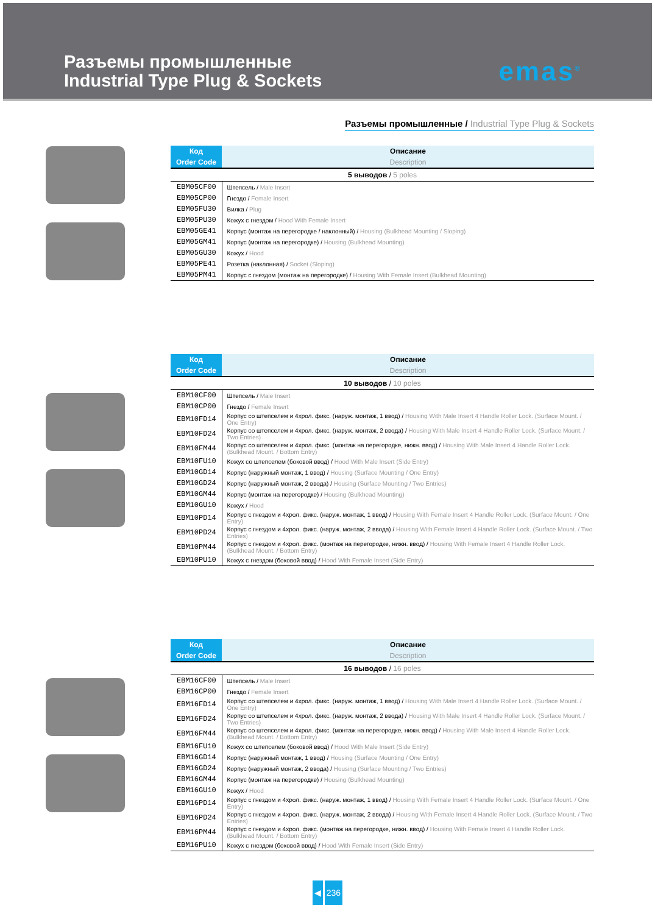Разъемы промышленные
Industrial Type Plug & Sockets
emas<sup>®</sup>
Разъемы промышленные / Industrial Type Plug & Sockets
| Код | Описание |
| --- | --- |
| Order Code | Description |
| 5 выводов / 5 poles | |
| EBM05CF00 | Штепсель / Male Insert |
| EBM05CP00 | Гнездо / Female Insert |
| EBM05FU30 | Вилка / Plug |
| EBM05PU30 | Кожух с гнездом / Hood With Female Insert |
| EBM05GE41 | Корпус (монтаж на перегородке / наклонный) / Housing (Bulkhead Mounting / Sloping) |
| EBM05GM41 | Корпус (монтаж на перегородке) / Housing (Bulkhead Mounting) |
| EBM05GU30 | Кожух / Hood |
| EBM05PE41 | Розетка (наклонная) / Socket (Sloping) |
| EBM05PM41 | Корпус с гнездом (монтаж на перегородке) / Housing With Female Insert (Bulkhead Mounting) |
| Код | Описание |
| --- | --- |
| Order Code | Description |
| 10 выводов / 10 poles | |
| EBM10CF00 | Штепсель / Male Insert |
| EBM10CP00 | Гнездо / Female Insert |
| EBM10FD14 | Корпус со штепселем и 4хрол. фикс. (наруж. монтаж, 1 ввод) / Housing With Male Insert 4 Handle Roller Lock. (Surface Mount. / One Entry) |
| EBM10FD24 | Корпус со штепселем и 4хрол. фикс. (наруж. монтаж, 2 ввода) / Housing With Male Insert 4 Handle Roller Lock. (Surface Mount. / Two Entries) |
| EBM10FM44 | Корпус со штепселем и 4хрол. фикс. (монтаж на перегородке, нижн. ввод) / Housing With Male Insert 4 Handle Roller Lock. (Bulkhead Mount. / Bottom Entry) |
| EBM10FU10 | Кожух со штепселем (боковой ввод) / Hood With Male Insert (Side Entry) |
| EBM10GD14 | Корпус (наружный монтаж, 1 ввод) / Housing (Surface Mounting / One Entry) |
| EBM10GD24 | Корпус (наружный монтаж, 2 ввода) / Housing (Surface Mounting / Two Entries) |
| EBM10GM44 | Корпус (монтаж на перегородке) / Housing (Bulkhead Mounting) |
| EBM10GU10 | Кожух / Hood |
| EBM10PD14 | Корпус с гнездом и 4хрол. фикс. (наруж. монтаж, 1 ввод) / Housing With Female Insert 4 Handle Roller Lock. (Surface Mount. / One Entry) |
| EBM10PD24 | Корпус с гнездом и 4хрол. фикс. (наруж. монтаж, 2 ввода) / Housing With Female Insert 4 Handle Roller Lock. (Surface Mount. / Two Entries) |
| EBM10PM44 | Корпус с гнездом и 4хрол. фикс. (монтаж на перегородке, нижн. ввод) / Housing With Female Insert 4 Handle Roller Lock. (Bulkhead Mount. / Bottom Entry) |
| EBM10PU10 | Кожух с гнездом (боковой ввод) / Hood With Female Insert (Side Entry) |
| Код | Описание |
| --- | --- |
| Order Code | Description |
| 16 выводов / 16 poles | |
| EBM16CF00 | Штепсель / Male Insert |
| EBM16CP00 | Гнездо / Female Insert |
| EBM16FD14 | Корпус со штепселем и 4хрол. фикс. (наруж. монтаж, 1 ввод) / Housing With Male Insert 4 Handle Roller Lock. (Surface Mount. / One Entry) |
| EBM16FD24 | Корпус со штепселем и 4хрол. фикс. (наруж. монтаж, 2 ввода) / Housing With Male Insert 4 Handle Roller Lock. (Surface Mount. / Two Entries) |
| EBM16FM44 | Корпус со штепселем и 4хрол. фикс. (монтаж на перегородке, нижн. ввод) / Housing With Male Insert 4 Handle Roller Lock. (Bulkhead Mount. / Bottom Entry) |
| EBM16FU10 | Кожух со штепселем (боковой ввод) / Hood With Male Insert (Side Entry) |
| EBM16GD14 | Корпус (наружный монтаж, 1 ввод) / Housing (Surface Mounting / One Entry) |
| EBM16GD24 | Корпус (наружный монтаж, 2 ввода) / Housing (Surface Mounting / Two Entries) |
| EBM16GM44 | Корпус (монтаж на перегородке) / Housing (Bulkhead Mounting) |
| EBM16GU10 | Кожух / Hood |
| EBM16PD14 | Корпус с гнездом и 4хрол. фикс. (наруж. монтаж, 1 ввод) / Housing With Female Insert 4 Handle Roller Lock. (Surface Mount. / One Entry) |
| EBM16PD24 | Корпус с гнездом и 4хрол. фикс. (наруж. монтаж, 2 ввода) / Housing With Female Insert 4 Handle Roller Lock. (Surface Mount. / Two Entries) |
| EBM16PM44 | Корпус с гнездом и 4хрол. фикс. (монтаж на перегородке, нижн. ввод) / Housing With Female Insert 4 Handle Roller Lock. (Bulkhead Mount. / Bottom Entry) |
| EBM16PU10 | Кожух с гнездом (боковой ввод) / Hood With Female Insert (Side Entry) |
◀ 236